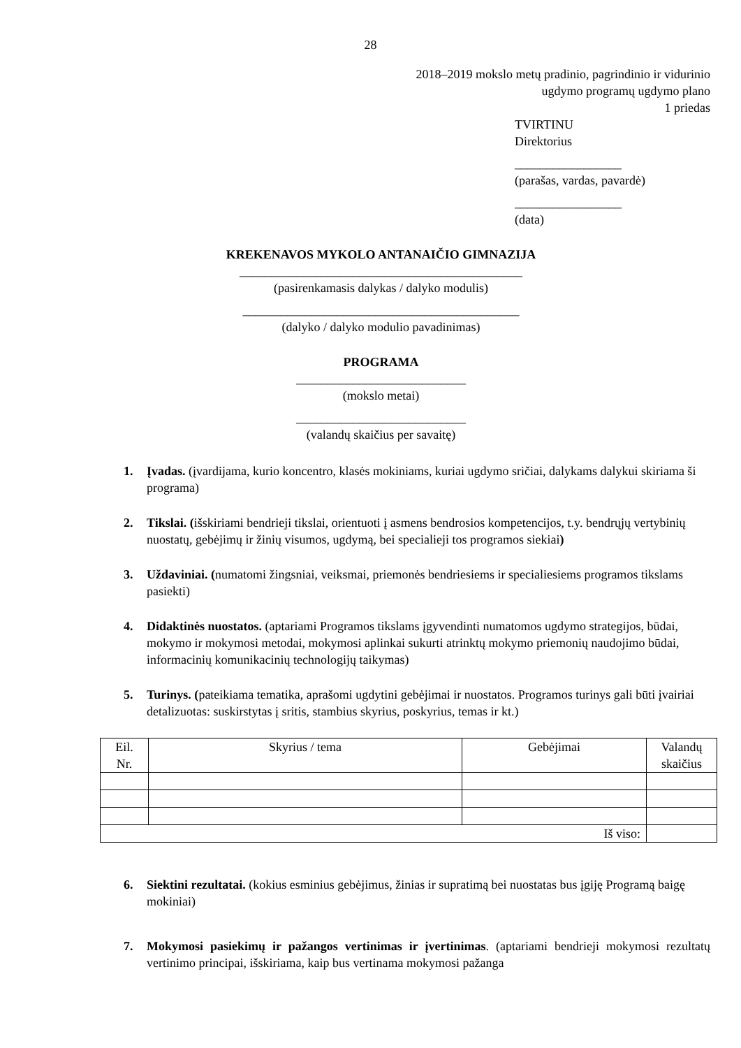28
2018–2019 mokslo metų pradinio, pagrindinio ir vidurinio
ugdymo programų ugdymo plano
1 priedas
TVIRTINU
Direktorius
_________________
(parašas, vardas, pavardė)
_________________
(data)
KREKENAVOS MYKOLO ANTANAIČIO GIMNAZIJA
_____________________________________________
(pasirenkamasis dalykas / dalyko modulis)
____________________________________________
(dalyko / dalyko modulio pavadinimas)
PROGRAMA
___________________________
(mokslo metai)
___________________________
(valandų skaičius per savaitę)
1. Įvadas. (įvardijama, kurio koncentro, klasės mokiniams, kuriai ugdymo sričiai, dalykams dalykui skiriama ši programa)
2. Tikslai. (išskiriami bendrieji tikslai, orientuoti į asmens bendrosios kompetencijos, t.y. bendrųjų vertybinių nuostatų, gebėjimų ir žinių visumos, ugdymą, bei specialieji tos programos siekiai)
3. Uždaviniai. (numatomi žingsniai, veiksmai, priemonės bendriesiems ir specialiesiems programos tikslams pasiekti)
4. Didaktinės nuostatos. (aptariami Programos tikslams įgyvendinti numatomos ugdymo strategijos, būdai, mokymo ir mokymosi metodai, mokymosi aplinkai sukurti atrinktų mokymo priemonių naudojimo būdai, informacinių komunikacinių technologijų taikymas)
5. Turinys. (pateikiama tematika, aprašomi ugdytini gebėjimai ir nuostatos. Programos turinys gali būti įvairiai detalizuotas: suskirstytas į sritis, stambius skyrius, poskyrius, temas ir kt.)
| Eil. Nr. | Skyrius / tema | Gebėjimai | Valandų skaičius |
| --- | --- | --- | --- |
| Iš viso: | | | |
6. Siektini rezultatai. (kokius esminius gebėjimus, žinias ir supratimą bei nuostatas bus įgiję Programą baigę mokiniai)
7. Mokymosi pasiekimų ir pažangos vertinimas ir įvertinimas. (aptariami bendrieji mokymosi rezultatų vertinimo principai, išskiriama, kaip bus vertinama mokymosi pažanga